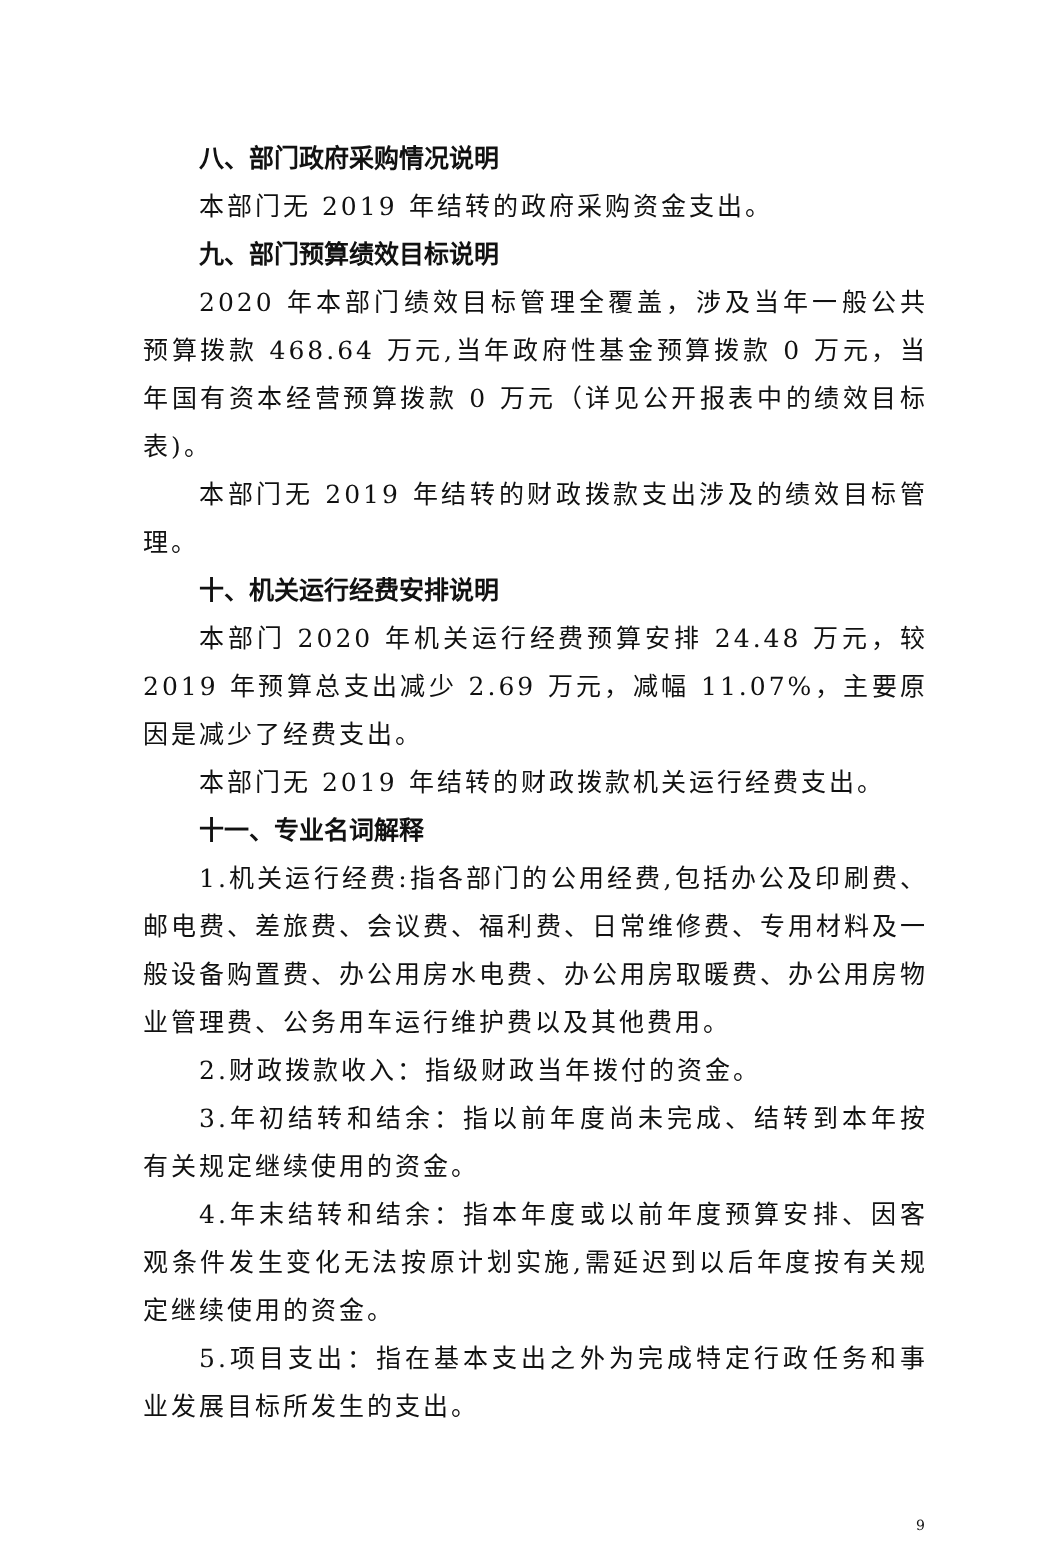八、部门政府采购情况说明
本部门无 2019 年结转的政府采购资金支出。
九、部门预算绩效目标说明
2020 年本部门绩效目标管理全覆盖，涉及当年一般公共预算拨款 468.64 万元,当年政府性基金预算拨款 0 万元，当年国有资本经营预算拨款 0 万元（详见公开报表中的绩效目标表)。
本部门无 2019 年结转的财政拨款支出涉及的绩效目标管理。
十、机关运行经费安排说明
本部门 2020 年机关运行经费预算安排 24.48 万元，较 2019 年预算总支出减少 2.69 万元，减幅 11.07%，主要原因是减少了经费支出。
本部门无 2019 年结转的财政拨款机关运行经费支出。
十一、专业名词解释
1.机关运行经费:指各部门的公用经费,包括办公及印刷费、邮电费、差旅费、会议费、福利费、日常维修费、专用材料及一般设备购置费、办公用房水电费、办公用房取暖费、办公用房物业管理费、公务用车运行维护费以及其他费用。
2.财政拨款收入：指级财政当年拨付的资金。
3.年初结转和结余：指以前年度尚未完成、结转到本年按有关规定继续使用的资金。
4.年末结转和结余：指本年度或以前年度预算安排、因客观条件发生变化无法按原计划实施,需延迟到以后年度按有关规定继续使用的资金。
5.项目支出：指在基本支出之外为完成特定行政任务和事业发展目标所发生的支出。
9